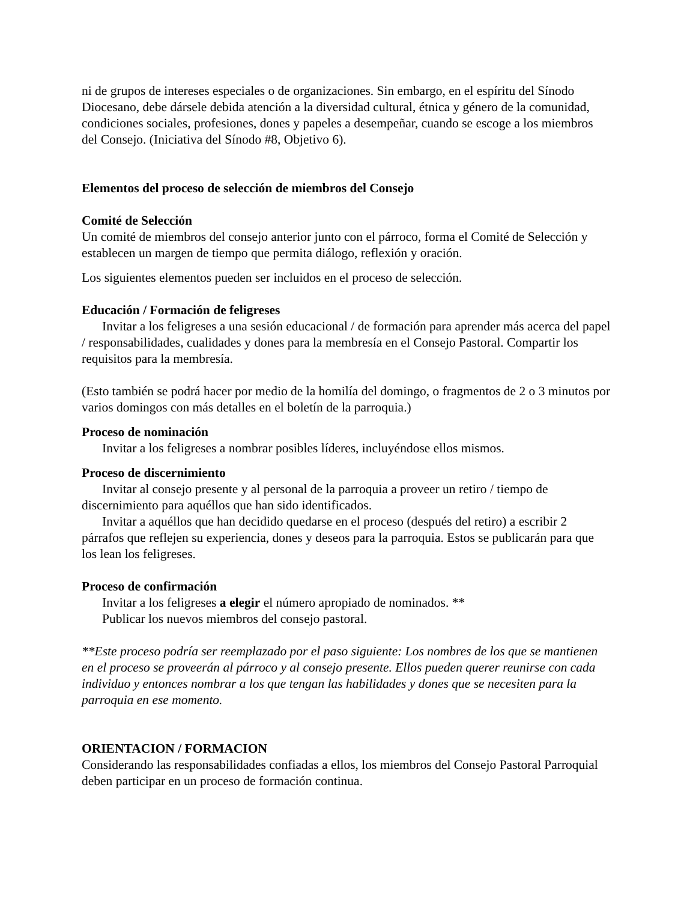ni de grupos de intereses especiales o de organizaciones. Sin embargo, en el espíritu del Sínodo Diocesano, debe dársele debida atención a la diversidad cultural, étnica y género de la comunidad, condiciones sociales, profesiones, dones y papeles a desempeñar, cuando se escoge a los miembros del Consejo. (Iniciativa del Sínodo #8, Objetivo 6).
Elementos del proceso de selección de miembros del Consejo
Comité de Selección
Un comité de miembros del consejo anterior junto con el párroco, forma el Comité de Selección y establecen un margen de tiempo que permita diálogo, reflexión y oración.
Los siguientes elementos pueden ser incluidos en el proceso de selección.
Educación / Formación de feligreses
Invitar a los feligreses a una sesión educacional / de formación para aprender más acerca del papel / responsabilidades, cualidades y dones para la membresía en el Consejo Pastoral. Compartir los requisitos para la membresía.
(Esto también se podrá hacer por medio de la homilía del domingo, o fragmentos de 2 o 3 minutos por varios domingos con más detalles en el boletín de la parroquia.)
Proceso de nominación
Invitar a los feligreses a nombrar posibles líderes, incluyéndose ellos mismos.
Proceso de discernimiento
Invitar al consejo presente y al personal de la parroquia a proveer un retiro / tiempo de discernimiento para aquéllos que han sido identificados.
Invitar a aquéllos que han decidido quedarse en el proceso (después del retiro) a escribir 2 párrafos que reflejen su experiencia, dones y deseos para la parroquia. Estos se publicarán para que los lean los feligreses.
Proceso de confirmación
Invitar a los feligreses a elegir el número apropiado de nominados. **
Publicar los nuevos miembros del consejo pastoral.
**Este proceso podría ser reemplazado por el paso siguiente: Los nombres de los que se mantienen en el proceso se proveerán al párroco y al consejo presente. Ellos pueden querer reunirse con cada individuo y entonces nombrar a los que tengan las habilidades y dones que se necesiten para la parroquia en ese momento.
ORIENTACION / FORMACION
Considerando las responsabilidades confiadas a ellos, los miembros del Consejo Pastoral Parroquial deben participar en un proceso de formación continua.